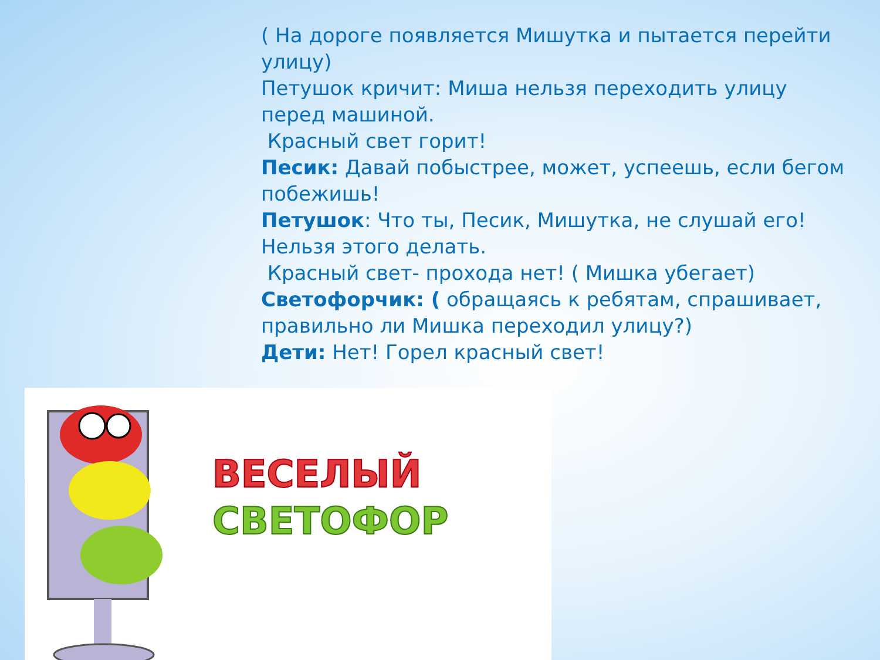( На дороге появляется Мишутка и пытается перейти улицу)
Петушок кричит: Миша нельзя переходить улицу перед машиной.
Красный свет горит!
Песик: Давай побыстрее, может, успеешь, если бегом побежишь!
Петушок: Что ты, Песик, Мишутка, не слушай его! Нельзя этого делать.
Красный свет- прохода нет! ( Мишка убегает)
Светофорчик: ( обращаясь к ребятам, спрашивает, правильно ли Мишка переходил улицу?)
Дети: Нет! Горел красный свет!
ВЕСЕЛЫЙ
СВЕТОФОР